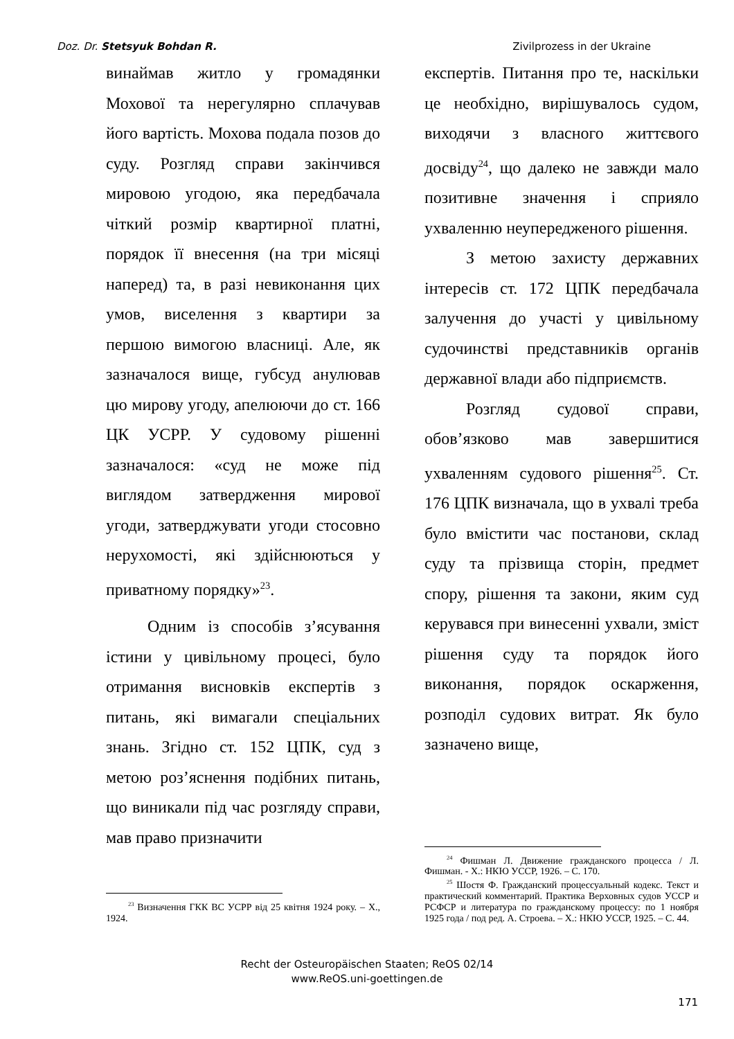Doz. Dr. Stetsyuk Bohdan R. Zivilprozess in der Ukraine
винаймав житло у громадянки Мохової та нерегулярно сплачував його вартість. Мохова подала позов до суду. Розгляд справи закінчився мировою угодою, яка передбачала чіткий розмір квартирної платні, порядок її внесення (на три місяці наперед) та, в разі невиконання цих умов, виселення з квартири за першою вимогою власниці. Але, як зазначалося вище, губсуд анулював цю мирову угоду, апелюючи до ст. 166 ЦК УСРР. У судовому рішенні зазначалося: «суд не може під виглядом затвердження мирової угоди, затверджувати угоди стосовно нерухомості, які здійснюються у приватному порядку»<sup>23</sup>.
Одним із способів з’ясування істини у цивільному процесі, було отримання висновків експертів з питань, які вимагали спеціальних знань. Згідно ст. 152 ЦПК, суд з метою роз’яснення подібних питань, що виникали під час розгляду справи, мав право призначити
<sup>23</sup> Визначення ГКК ВС УСРР від 25 квітня 1924 року. – Х., 1924.
експертів. Питання про те, наскільки це необхідно, вирішувалось судом, виходячи з власного життєвого досвіду<sup>24</sup>, що далеко не завжди мало позитивне значення і сприяло ухваленню неупередженого рішення.
З метою захисту державних інтересів ст. 172 ЦПК передбачала залучення до участі у цивільному судочинстві представників органів державної влади або підприємств.
Розгляд судової справи, обов’язково мав завершитися ухваленням судового рішення<sup>25</sup>. Ст. 176 ЦПК визначала, що в ухвалі треба було вмістити час постанови, склад суду та прізвища сторін, предмет спору, рішення та закони, яким суд керувався при винесенні ухвали, зміст рішення суду та порядок його виконання, порядок оскарження, розподіл судових витрат. Як було зазначено вище,
<sup>24</sup> Фишман Л. Движение гражданского процесса / Л. Фишман. - Х.: НКЮ УССР, 1926. – С. 170.
<sup>25</sup> Шостя Ф. Гражданский процессуальный кодекс. Текст и практический комментарий. Практика Верховных судов УССР и РСФСР и литература по гражданскому процессу: по 1 ноября 1925 года / под ред. А. Строева. – Х.: НКЮ УССР, 1925. – С. 44.
Recht der Osteuropäischen Staaten; ReOS 02/14
www.ReOS.uni-goettingen.de
171